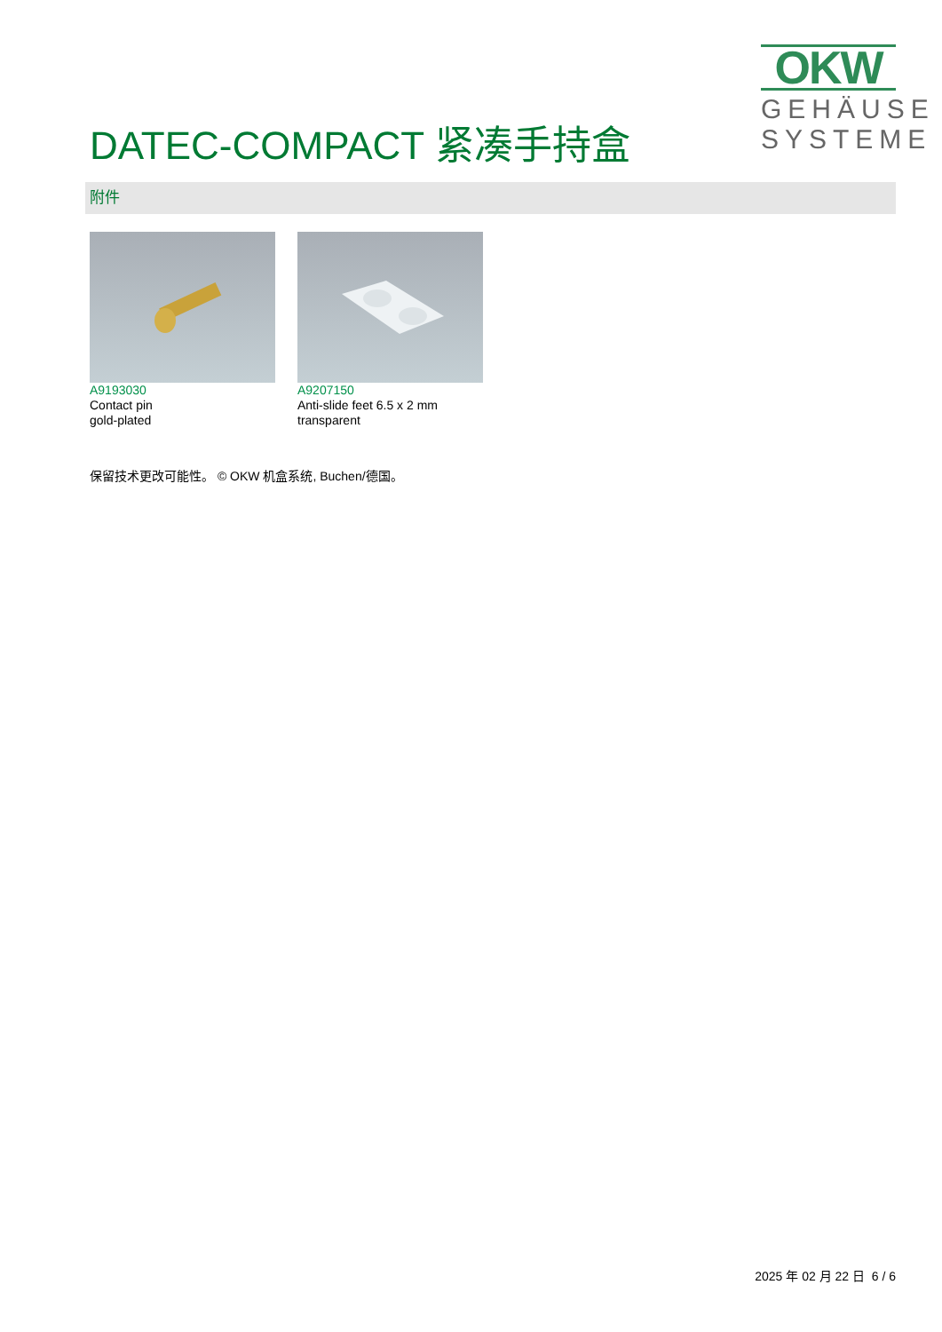OKW
GEHÄUSE SYSTEME
DATEC-COMPACT 紧凑手持盒
附件
A9193030
Contact pin
gold-plated
A9207150
Anti-slide feet 6.5 x 2 mm
transparent
保留技术更改可能性。 © OKW 机盒系统, Buchen/德国。
2025 年 02 月 22 日 6 / 6